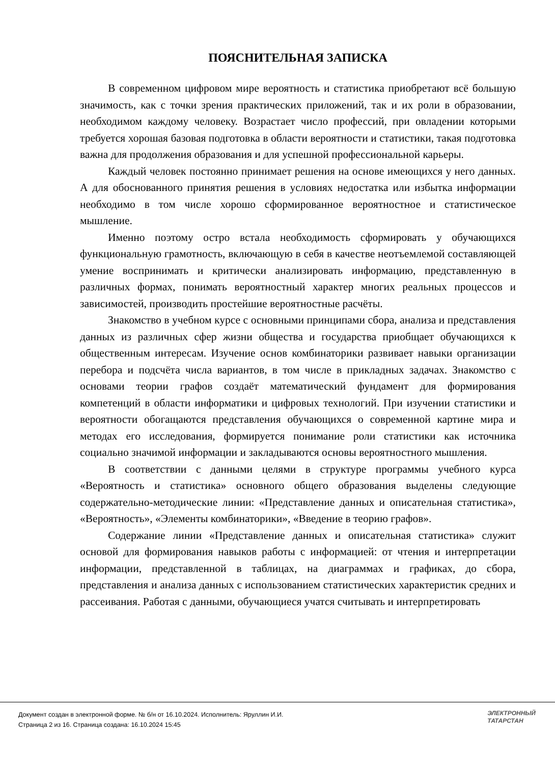ПОЯСНИТЕЛЬНАЯ ЗАПИСКА
В современном цифровом мире вероятность и статистика приобретают всё большую значимость, как с точки зрения практических приложений, так и их роли в образовании, необходимом каждому человеку. Возрастает число профессий, при овладении которыми требуется хорошая базовая подготовка в области вероятности и статистики, такая подготовка важна для продолжения образования и для успешной профессиональной карьеры.
Каждый человек постоянно принимает решения на основе имеющихся у него данных. А для обоснованного принятия решения в условиях недостатка или избытка информации необходимо в том числе хорошо сформированное вероятностное и статистическое мышление.
Именно поэтому остро встала необходимость сформировать у обучающихся функциональную грамотность, включающую в себя в качестве неотъемлемой составляющей умение воспринимать и критически анализировать информацию, представленную в различных формах, понимать вероятностный характер многих реальных процессов и зависимостей, производить простейшие вероятностные расчёты.
Знакомство в учебном курсе с основными принципами сбора, анализа и представления данных из различных сфер жизни общества и государства приобщает обучающихся к общественным интересам. Изучение основ комбинаторики развивает навыки организации перебора и подсчёта числа вариантов, в том числе в прикладных задачах. Знакомство с основами теории графов создаёт математический фундамент для формирования компетенций в области информатики и цифровых технологий. При изучении статистики и вероятности обогащаются представления обучающихся о современной картине мира и методах его исследования, формируется понимание роли статистики как источника социально значимой информации и закладываются основы вероятностного мышления.
В соответствии с данными целями в структуре программы учебного курса «Вероятность и статистика» основного общего образования выделены следующие содержательно-методические линии: «Представление данных и описательная статистика», «Вероятность», «Элементы комбинаторики», «Введение в теорию графов».
Содержание линии «Представление данных и описательная статистика» служит основой для формирования навыков работы с информацией: от чтения и интерпретации информации, представленной в таблицах, на диаграммах и графиках, до сбора, представления и анализа данных с использованием статистических характеристик средних и рассеивания. Работая с данными, обучающиеся учатся считывать и интерпретировать
Документ создан в электронной форме. № б/н от 16.10.2024. Исполнитель: Яруллин И.И.
Страница 2 из 16. Страница создана: 16.10.2024 15:45
ЭЛЕКТРОННЫЙ
ТАТАРСТАН